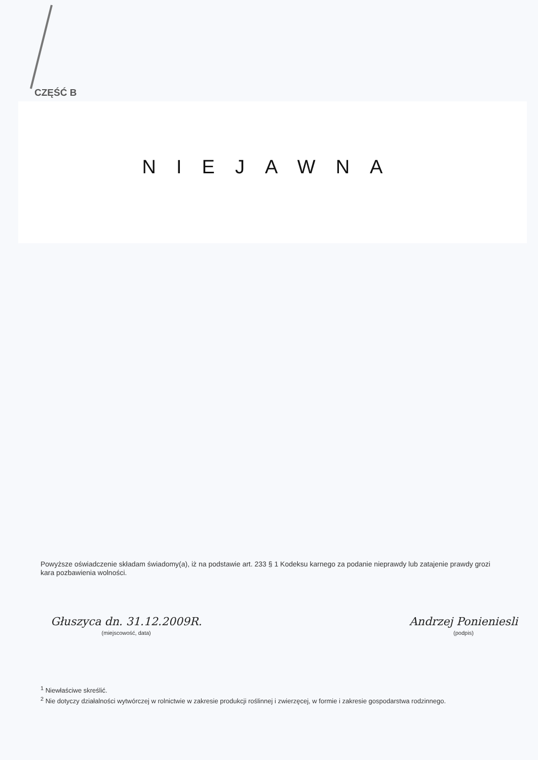CZĘŚĆ B
NIEJAWNA
Powyższe oświadczenie składam świadomy(a), iż na podstawie art. 233 § 1 Kodeksu karnego za podanie nieprawdy lub zatajenie prawdy grozi kara pozbawienia wolności.
Głuszyca dn. 31.12.2009R.
(miejscowość, data)
Andrzej Ponieniesli
(podpis)
<sup>1</sup> Niewłaściwe skreślić.
<sup>2</sup> Nie dotyczy działalności wytwórczej w rolnictwie w zakresie produkcji roślinnej i zwierzęcej, w formie i zakresie gospodarstwa rodzinnego.